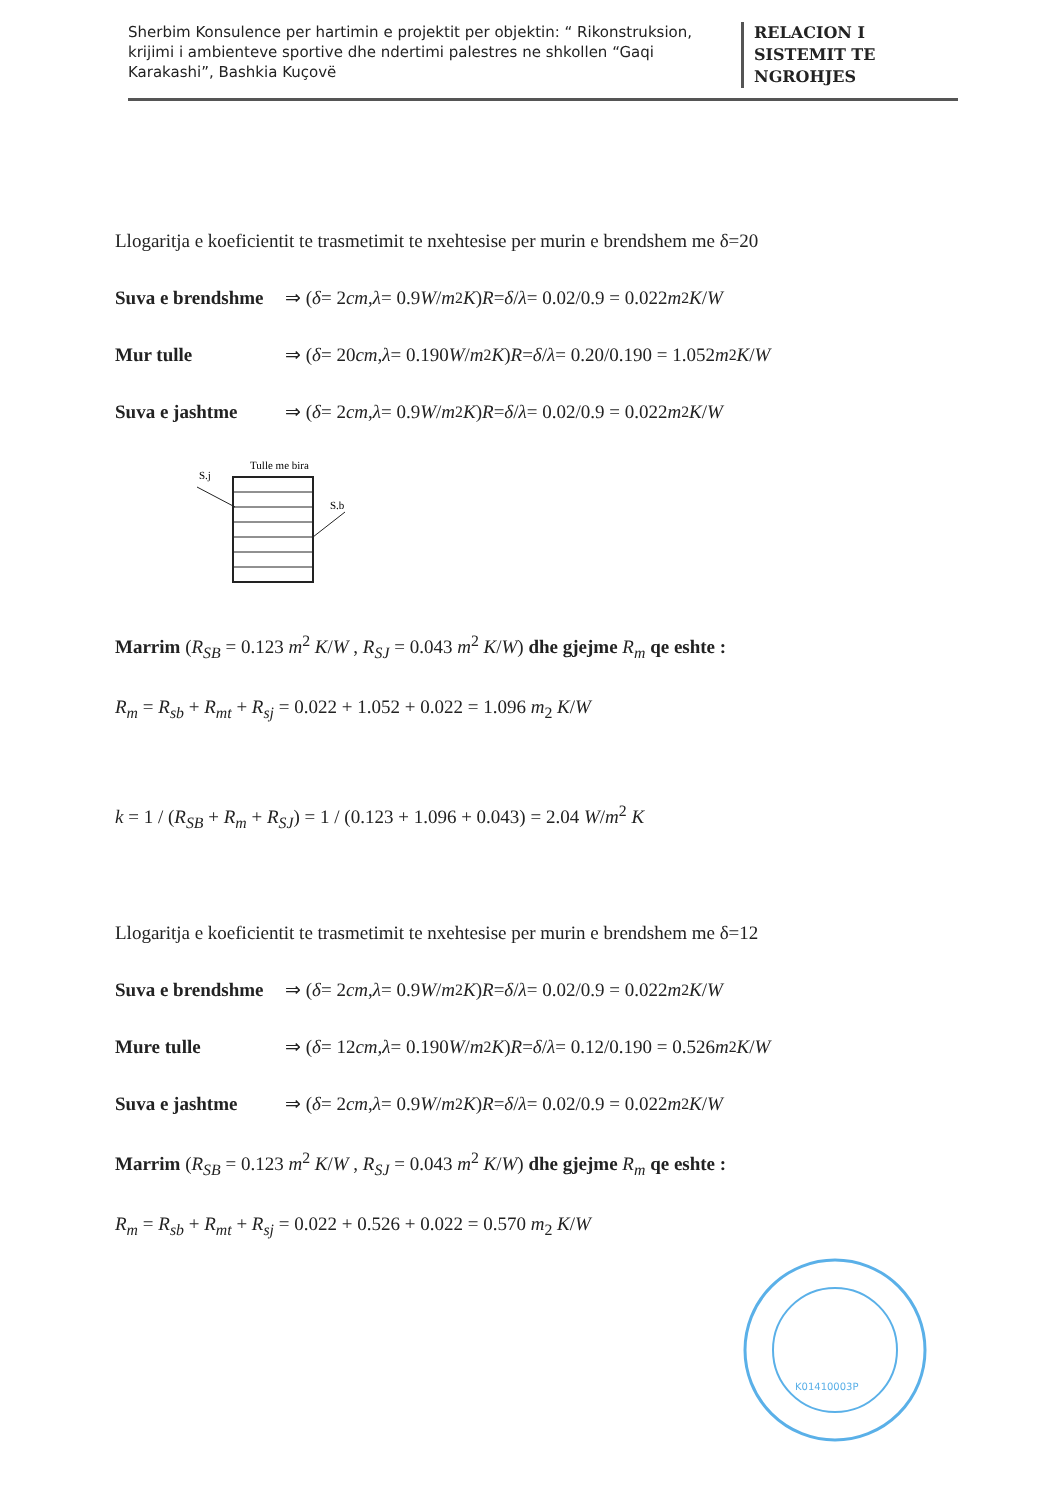Sherbim Konsulence per hartimin e projektit per objektin: “ Rikonstruksion, krijimi i ambienteve sportive dhe ndertimi palestres ne shkollen “Gaqi Karakashi”, Bashkia Kuçovë
RELACION I
SISTEMIT TE
NGROHJES
Llogaritja e koeficientit te trasmetimit te nxehtesise per murin e brendshem me δ=20
Suva e brendshme ⇒ (δ = 2 cm , λ = 0.9 W / m<sup>2</sup> K) R = δ / λ = 0.02/0.9 = 0.022 m<sup>2</sup> K / W
Mur tulle ⇒ (δ = 20 cm , λ = 0.190 W / m<sup>2</sup> K) R = δ / λ = 0.20/0.190 = 1.052 m<sub>2</sub> K / W
Suva e jashtme ⇒ (δ = 2 cm , λ = 0.9 W / m<sup>2</sup> K) R = δ / λ = 0.02/0.9 = 0.022 m<sup>2</sup> K / W
S.j
Tulle me bira
S.b
Marrim (R<sub>SB</sub> = 0.123 m<sup>2</sup> K/W , R<sub>SJ</sub> = 0.043 m<sup>2</sup> K/W) dhe gjejme R<sub>m</sub> qe eshte :
R<sub>m</sub> = R<sub>sb</sub> + R<sub>mt</sub> + R<sub>sj</sub> = 0.022 + 1.052 + 0.022 = 1.096 m<sub>2</sub> K/W
k = 1 / (R<sub>SB</sub> + R<sub>m</sub> + R<sub>SJ</sub>) = 1 / (0.123 + 1.096 + 0.043) = 2.04 W/m<sup>2</sup> K
Llogaritja e koeficientit te trasmetimit te nxehtesise per murin e brendshem me δ=12
Suva e brendshme ⇒ (δ = 2 cm , λ = 0.9 W / m<sup>2</sup> K) R = δ / λ = 0.02/0.9 = 0.022 m<sup>2</sup> K / W
Mure tulle ⇒ (δ = 12 cm , λ = 0.190 W / m<sup>2</sup> K) R = δ / λ = 0.12/0.190 = 0.526 m<sup>2</sup> K / W
Suva e jashtme ⇒ (δ = 2 cm , λ = 0.9 W / m<sup>2</sup> K) R = δ / λ = 0.02/0.9 = 0.022 m<sup>2</sup> K / W
Marrim (R<sub>SB</sub> = 0.123 m<sup>2</sup> K/W , R<sub>SJ</sub> = 0.043 m<sup>2</sup> K/W) dhe gjejme R<sub>m</sub> qe eshte :
R<sub>m</sub> = R<sub>sb</sub> + R<sub>mt</sub> + R<sub>sj</sub> = 0.022 + 0.526 + 0.022 = 0.570 m<sub>2</sub> K/W
K01410003P